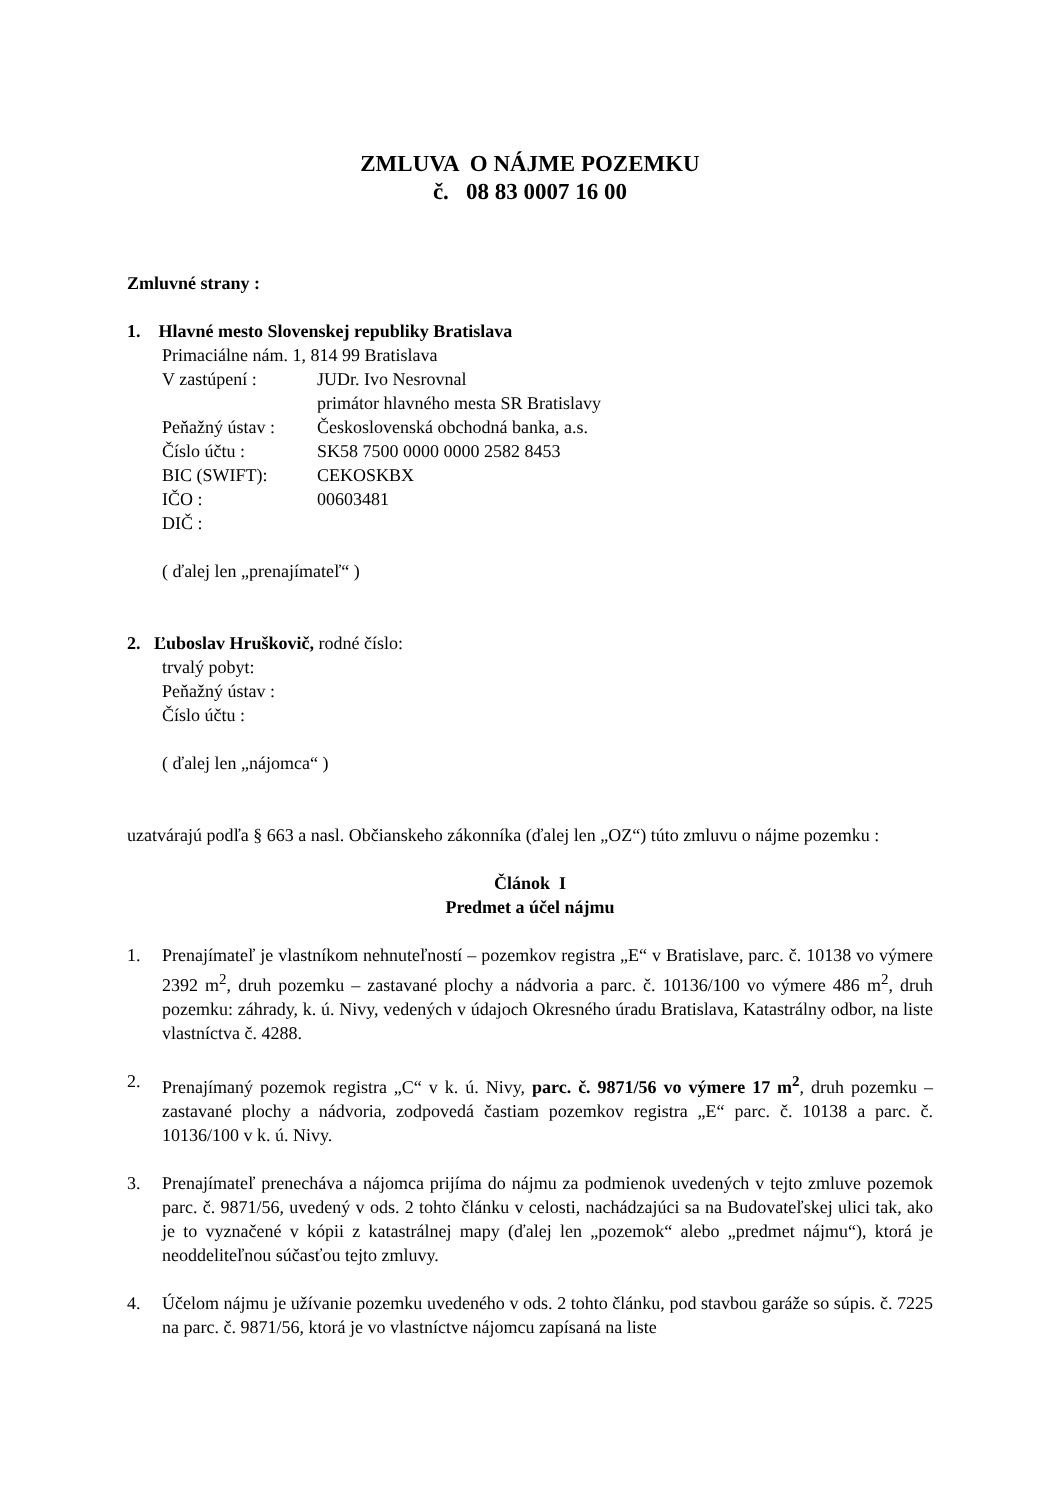ZMLUVA O NÁJME POZEMKU
č. 08 83 0007 16 00
Zmluvné strany :
1. Hlavné mesto Slovenskej republiky Bratislava
Primaciálne nám. 1, 814 99 Bratislava
| V zastúpení : | JUDr. Ivo Nesrovnal primátor hlavného mesta SR Bratislavy |
| Peňažný ústav : | Československá obchodná banka, a.s. |
| Číslo účtu : | SK58 7500 0000 0000 2582 8453 |
| BIC (SWIFT): | CEKOSKBX |
| IČO : | 00603481 |
| DIČ : | |
( ďalej len „prenajímateľ“ )
2. Ľuboslav Hruškovič, rodné číslo:
trvalý pobyt:
Peňažný ústav :
Číslo účtu :
( ďalej len „nájomca“ )
uzatvárajú podľa § 663 a nasl. Občianskeho zákonníka (ďalej len „OZ“) túto zmluvu o nájme pozemku :
Článok I
Predmet a účel nájmu
1. Prenajímateľ je vlastníkom nehnuteľností – pozemkov registra „E“ v Bratislave, parc. č. 10138 vo výmere 2392 m<sup>2</sup>, druh pozemku – zastavané plochy a nádvoria a parc. č. 10136/100 vo výmere 486 m<sup>2</sup>, druh pozemku: záhrady, k. ú. Nivy, vedených v údajoch Okresného úradu Bratislava, Katastrálny odbor, na liste vlastníctva č. 4288.
2. Prenajímaný pozemok registra „C“ v k. ú. Nivy, parc. č. 9871/56 vo výmere 17 m<sup>2</sup>, druh pozemku – zastavané plochy a nádvoria, zodpovedá častiam pozemkov registra „E“ parc. č. 10138 a parc. č. 10136/100 v k. ú. Nivy.
3. Prenajímateľ prenecháva a nájomca prijíma do nájmu za podmienok uvedených v tejto zmluve pozemok parc. č. 9871/56, uvedený v ods. 2 tohto článku v celosti, nachádzajúci sa na Budovateľskej ulici tak, ako je to vyznačené v kópii z katastrálnej mapy (ďalej len „pozemok“ alebo „predmet nájmu“), ktorá je neoddeliteľnou súčasťou tejto zmluvy.
4. Účelom nájmu je užívanie pozemku uvedeného v ods. 2 tohto článku, pod stavbou garáže so súpis. č. 7225 na parc. č. 9871/56, ktorá je vo vlastníctve nájomcu zapísaná na liste